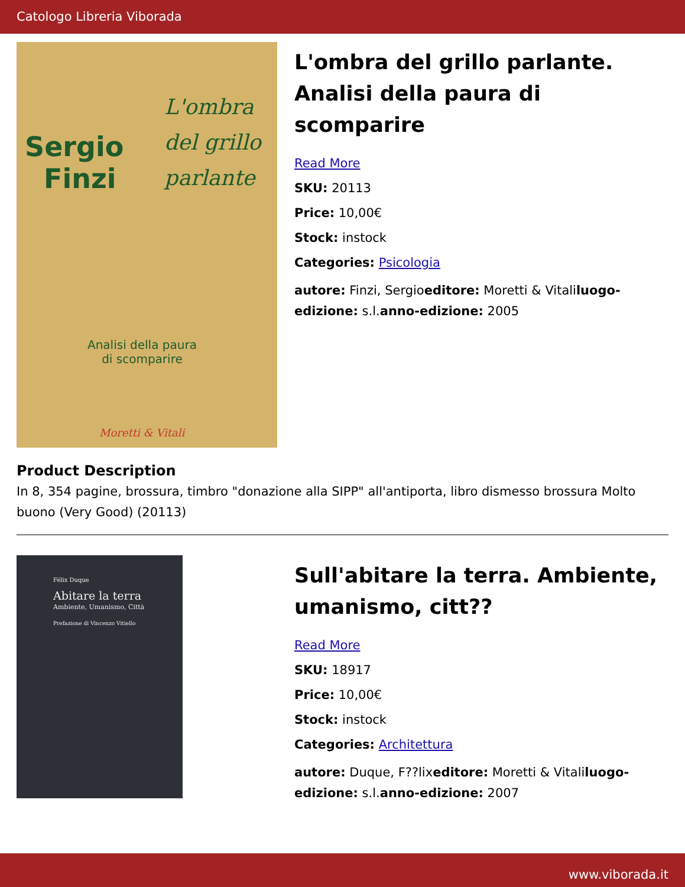Catologo Libreria Viborada
Sergio
Finzi
L'ombra
del grillo
parlante
Analisi della paura
di scomparire
Moretti & Vitali
L'ombra del grillo parlante. Analisi della paura di scomparire
Read More
SKU: 20113
Price: 10,00€
Stock: instock
Categories: Psicologia
autore: Finzi, Sergioeditore: Moretti & Vitaliluogo-edizione: s.l.anno-edizione: 2005
Product Description
In 8, 354 pagine, brossura, timbro "donazione alla SIPP" all'antiporta, libro dismesso brossura Molto buono (Very Good) (20113)
Félix Duque
Abitare la terra
Ambiente, Umanismo, Città
Prefazione di Vincenzo Vitiello
Sull'abitare la terra. Ambiente, umanismo, citt??
Read More
SKU: 18917
Price: 10,00€
Stock: instock
Categories: Architettura
autore: Duque, F??lixeditore: Moretti & Vitaliluogo-edizione: s.l.anno-edizione: 2007
www.viborada.it